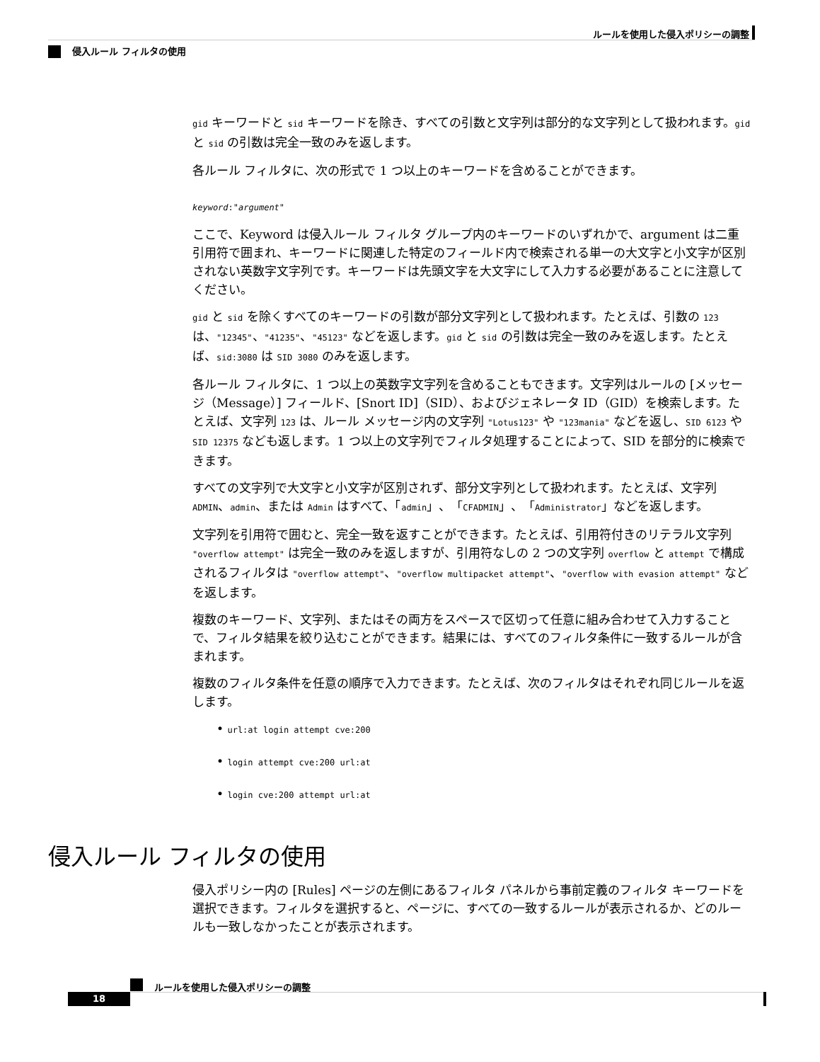ルールを使用した侵入ポリシーの調整
侵入ルール フィルタの使用
gid キーワードと sid キーワードを除き、すべての引数と文字列は部分的な文字列として扱われます。gid と sid の引数は完全一致のみを返します。
各ルール フィルタに、次の形式で 1 つ以上のキーワードを含めることができます。
keyword:"argument"
ここで、Keyword は侵入ルール フィルタ グループ内のキーワードのいずれかで、argument は二重引用符で囲まれ、キーワードに関連した特定のフィールド内で検索される単一の大文字と小文字が区別されない英数字文字列です。キーワードは先頭文字を大文字にして入力する必要があることに注意してください。
gid と sid を除くすべてのキーワードの引数が部分文字列として扱われます。たとえば、引数の 123 は、"12345"、"41235"、"45123" などを返します。gid と sid の引数は完全一致のみを返します。たとえば、sid:3080 は SID 3080 のみを返します。
各ルール フィルタに、1 つ以上の英数字文字列を含めることもできます。文字列はルールの [メッセージ（Message）] フィールド、[Snort ID]（SID）、およびジェネレータ ID（GID）を検索します。たとえば、文字列 123 は、ルール メッセージ内の文字列 "Lotus123" や "123mania" などを返し、SID 6123 や SID 12375 なども返します。1 つ以上の文字列でフィルタ処理することによって、SID を部分的に検索できます。
すべての文字列で大文字と小文字が区別されず、部分文字列として扱われます。たとえば、文字列 ADMIN、admin、または Admin はすべて、「admin」、「CFADMIN」、「Administrator」などを返します。
文字列を引用符で囲むと、完全一致を返すことができます。たとえば、引用符付きのリテラル文字列 "overflow attempt" は完全一致のみを返しますが、引用符なしの 2 つの文字列 overflow と attempt で構成されるフィルタは "overflow attempt"、"overflow multipacket attempt"、"overflow with evasion attempt" などを返します。
複数のキーワード、文字列、またはその両方をスペースで区切って任意に組み合わせて入力することで、フィルタ結果を絞り込むことができます。結果には、すべてのフィルタ条件に一致するルールが含まれます。
複数のフィルタ条件を任意の順序で入力できます。たとえば、次のフィルタはそれぞれ同じルールを返します。
• url:at login attempt cve:200
• login attempt cve:200 url:at
• login cve:200 attempt url:at
侵入ルール フィルタの使用
侵入ポリシー内の [Rules] ページの左側にあるフィルタ パネルから事前定義のフィルタ キーワードを選択できます。フィルタを選択すると、ページに、すべての一致するルールが表示されるか、どのルールも一致しなかったことが表示されます。
ルールを使用した侵入ポリシーの調整
18